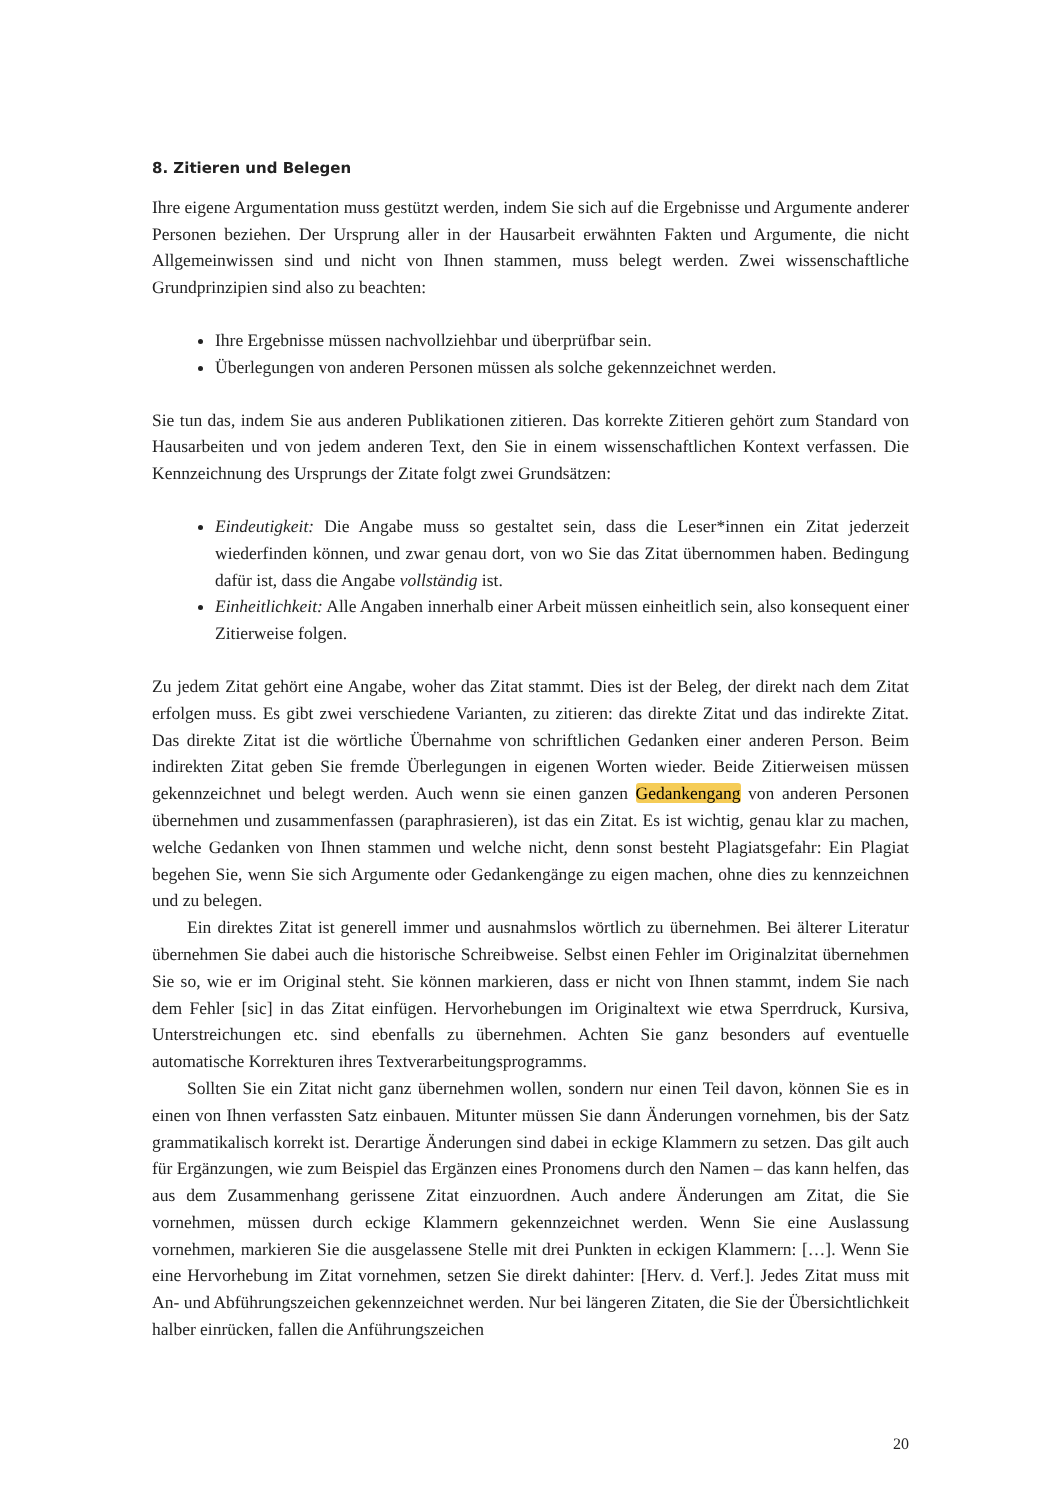8. Zitieren und Belegen
Ihre eigene Argumentation muss gestützt werden, indem Sie sich auf die Ergebnisse und Argumente anderer Personen beziehen. Der Ursprung aller in der Hausarbeit erwähnten Fakten und Argumente, die nicht Allgemeinwissen sind und nicht von Ihnen stammen, muss belegt werden. Zwei wissenschaftliche Grundprinzipien sind also zu beachten:
Ihre Ergebnisse müssen nachvollziehbar und überprüfbar sein.
Überlegungen von anderen Personen müssen als solche gekennzeichnet werden.
Sie tun das, indem Sie aus anderen Publikationen zitieren. Das korrekte Zitieren gehört zum Standard von Hausarbeiten und von jedem anderen Text, den Sie in einem wissenschaftlichen Kontext verfassen. Die Kennzeichnung des Ursprungs der Zitate folgt zwei Grundsätzen:
Eindeutigkeit: Die Angabe muss so gestaltet sein, dass die Leser*innen ein Zitat jederzeit wiederfinden können, und zwar genau dort, von wo Sie das Zitat übernommen haben. Bedingung dafür ist, dass die Angabe vollständig ist.
Einheitlichkeit: Alle Angaben innerhalb einer Arbeit müssen einheitlich sein, also konsequent einer Zitierweise folgen.
Zu jedem Zitat gehört eine Angabe, woher das Zitat stammt. Dies ist der Beleg, der direkt nach dem Zitat erfolgen muss. Es gibt zwei verschiedene Varianten, zu zitieren: das direkte Zitat und das indirekte Zitat. Das direkte Zitat ist die wörtliche Übernahme von schriftlichen Gedanken einer anderen Person. Beim indirekten Zitat geben Sie fremde Überlegungen in eigenen Worten wieder. Beide Zitierweisen müssen gekennzeichnet und belegt werden. Auch wenn sie einen ganzen Gedankengang von anderen Personen übernehmen und zusammenfassen (paraphrasieren), ist das ein Zitat. Es ist wichtig, genau klar zu machen, welche Gedanken von Ihnen stammen und welche nicht, denn sonst besteht Plagiatsgefahr: Ein Plagiat begehen Sie, wenn Sie sich Argumente oder Gedankengänge zu eigen machen, ohne dies zu kennzeichnen und zu belegen.
Ein direktes Zitat ist generell immer und ausnahmslos wörtlich zu übernehmen. Bei älterer Literatur übernehmen Sie dabei auch die historische Schreibweise. Selbst einen Fehler im Originalzitat übernehmen Sie so, wie er im Original steht. Sie können markieren, dass er nicht von Ihnen stammt, indem Sie nach dem Fehler [sic] in das Zitat einfügen. Hervorhebungen im Originaltext wie etwa Sperrdruck, Kursiva, Unterstreichungen etc. sind ebenfalls zu übernehmen. Achten Sie ganz besonders auf eventuelle automatische Korrekturen ihres Textverarbeitungsprogramms.
Sollten Sie ein Zitat nicht ganz übernehmen wollen, sondern nur einen Teil davon, können Sie es in einen von Ihnen verfassten Satz einbauen. Mitunter müssen Sie dann Änderungen vornehmen, bis der Satz grammatikalisch korrekt ist. Derartige Änderungen sind dabei in eckige Klammern zu setzen. Das gilt auch für Ergänzungen, wie zum Beispiel das Ergänzen eines Pronomens durch den Namen – das kann helfen, das aus dem Zusammenhang gerissene Zitat einzuordnen. Auch andere Änderungen am Zitat, die Sie vornehmen, müssen durch eckige Klammern gekennzeichnet werden. Wenn Sie eine Auslassung vornehmen, markieren Sie die ausgelassene Stelle mit drei Punkten in eckigen Klammern: […]. Wenn Sie eine Hervorhebung im Zitat vornehmen, setzen Sie direkt dahinter: [Herv. d. Verf.]. Jedes Zitat muss mit An- und Abführungszeichen gekennzeichnet werden. Nur bei längeren Zitaten, die Sie der Übersichtlichkeit halber einrücken, fallen die Anführungszeichen
20